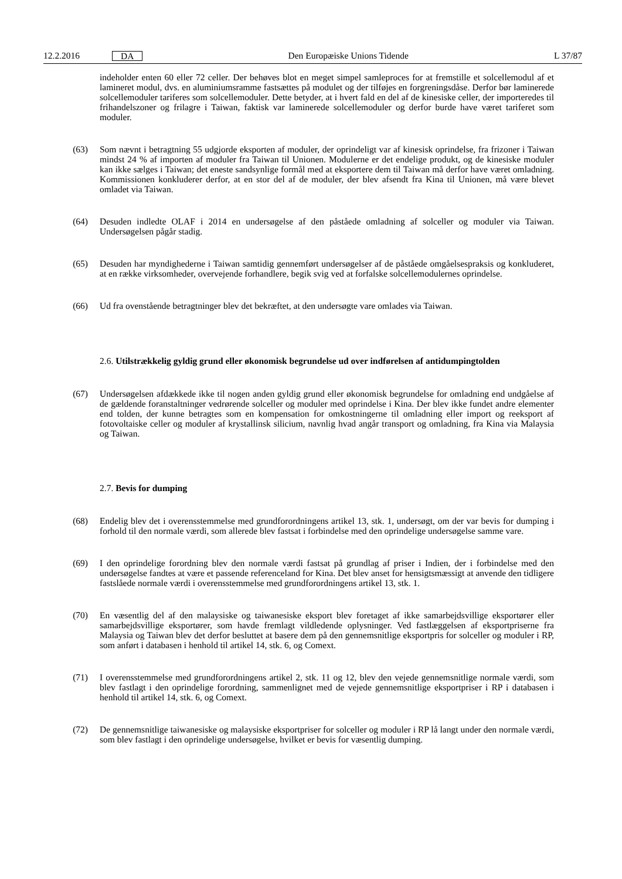12.2.2016 DA
Den Europæiske Unions Tidende L 37/87
indeholder enten 60 eller 72 celler. Der behøves blot en meget simpel samleproces for at fremstille et solcellemodul af et lamineret modul, dvs. en aluminiumsramme fastsættes på modulet og der tilføjes en forgreningsdåse. Derfor bør laminerede solcellemoduler tariferes som solcellemoduler. Dette betyder, at i hvert fald en del af de kinesiske celler, der importeredes til frihandelszoner og frilagre i Taiwan, faktisk var laminerede solcellemoduler og derfor burde have været tariferet som moduler.
(63)
Som nævnt i betragtning 55 udgjorde eksporten af moduler, der oprindeligt var af kinesisk oprindelse, fra frizoner i Taiwan mindst 24 % af importen af moduler fra Taiwan til Unionen. Modulerne er det endelige produkt, og de kinesiske moduler kan ikke sælges i Taiwan; det eneste sandsynlige formål med at eksportere dem til Taiwan må derfor have været omladning. Kommissionen konkluderer derfor, at en stor del af de moduler, der blev afsendt fra Kina til Unionen, må være blevet omladet via Taiwan.
(64)
Desuden indledte OLAF i 2014 en undersøgelse af den påståede omladning af solceller og moduler via Taiwan. Undersøgelsen pågår stadig.
(65)
Desuden har myndighederne i Taiwan samtidig gennemført undersøgelser af de påståede omgåelsespraksis og konkluderet, at en række virksomheder, overvejende forhandlere, begik svig ved at forfalske solcellemodulernes oprindelse.
(66)
Ud fra ovenstående betragtninger blev det bekræftet, at den undersøgte vare omlades via Taiwan.
2.6. Utilstrækkelig gyldig grund eller økonomisk begrundelse ud over indførelsen af antidumpingtolden
(67)
Undersøgelsen afdækkede ikke til nogen anden gyldig grund eller økonomisk begrundelse for omladning end undgåelse af de gældende foranstaltninger vedrørende solceller og moduler med oprindelse i Kina. Der blev ikke fundet andre elementer end tolden, der kunne betragtes som en kompensation for omkostningerne til omladning eller import og reeksport af fotovoltaiske celler og moduler af krystallinsk silicium, navnlig hvad angår transport og omladning, fra Kina via Malaysia og Taiwan.
2.7. Bevis for dumping
(68)
Endelig blev det i overensstemmelse med grundforordningens artikel 13, stk. 1, undersøgt, om der var bevis for dumping i forhold til den normale værdi, som allerede blev fastsat i forbindelse med den oprindelige undersøgelse samme vare.
(69)
I den oprindelige forordning blev den normale værdi fastsat på grundlag af priser i Indien, der i forbindelse med den undersøgelse fandtes at være et passende referenceland for Kina. Det blev anset for hensigtsmæssigt at anvende den tidligere fastslåede normale værdi i overensstemmelse med grundforordningens artikel 13, stk. 1.
(70)
En væsentlig del af den malaysiske og taiwanesiske eksport blev foretaget af ikke samarbejdsvillige eksportører eller samarbejdsvillige eksportører, som havde fremlagt vildledende oplysninger. Ved fastlæggelsen af eksportpriserne fra Malaysia og Taiwan blev det derfor besluttet at basere dem på den gennemsnitlige eksportpris for solceller og moduler i RP, som anført i databasen i henhold til artikel 14, stk. 6, og Comext.
(71)
I overensstemmelse med grundforordningens artikel 2, stk. 11 og 12, blev den vejede gennemsnitlige normale værdi, som blev fastlagt i den oprindelige forordning, sammenlignet med de vejede gennemsnitlige eksportpriser i RP i databasen i henhold til artikel 14, stk. 6, og Comext.
(72)
De gennemsnitlige taiwanesiske og malaysiske eksportpriser for solceller og moduler i RP lå langt under den normale værdi, som blev fastlagt i den oprindelige undersøgelse, hvilket er bevis for væsentlig dumping.